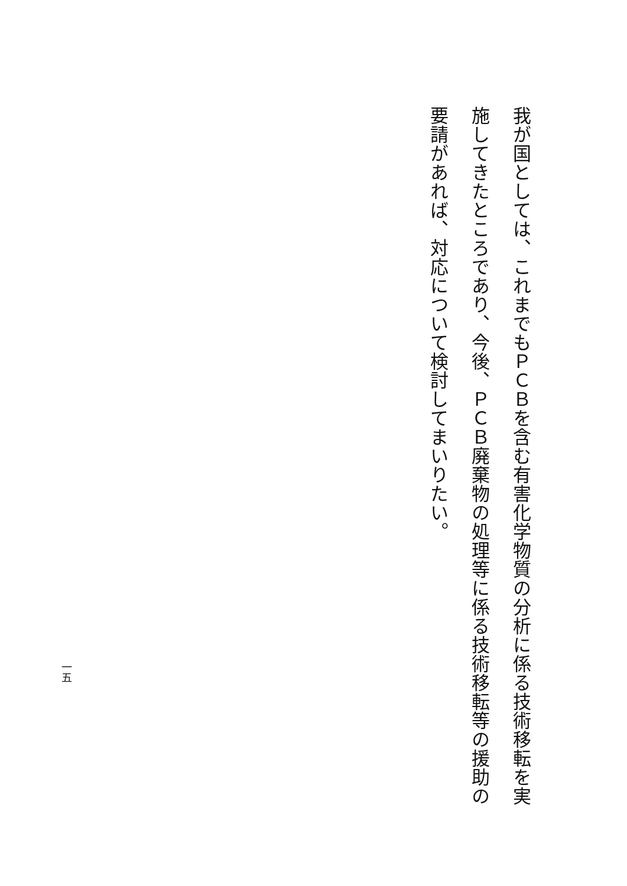我が国としては、これまでもＰＣＢを含む有害化学物質の分析に係る技術移転を実施してきたところであり、今後、ＰＣＢ廃棄物の処理等に係る技術移転等の援助の要請があれば、対応について検討してまいりたい。
一五